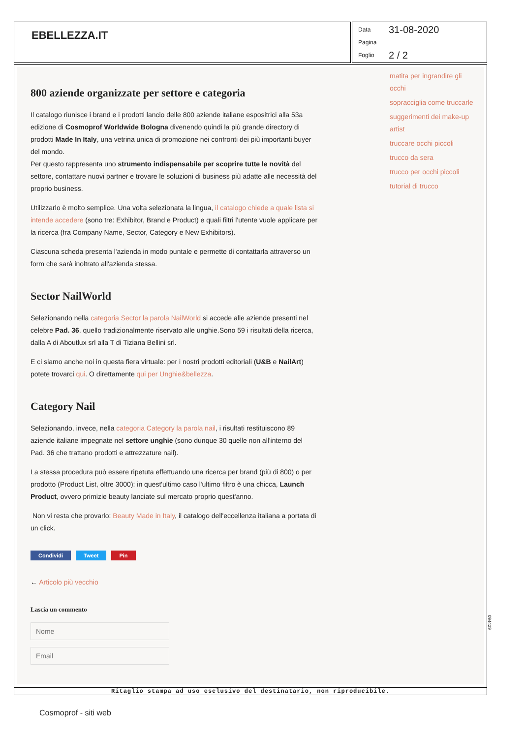EBELLEZZA.IT
Data 31-08-2020
Pagina
Foglio 2 / 2
800 aziende organizzate per settore e categoria
Il catalogo riunisce i brand e i prodotti lancio delle 800 aziende italiane espositrici alla 53a edizione di Cosmoprof Worldwide Bologna divenendo quindi la più grande directory di prodotti Made In Italy, una vetrina unica di promozione nei confronti dei più importanti buyer del mondo.
Per questo rappresenta uno strumento indispensabile per scoprire tutte le novità del settore, contattare nuovi partner e trovare le soluzioni di business più adatte alle necessità del proprio business.
Utilizzarlo è molto semplice. Una volta selezionata la lingua, il catalogo chiede a quale lista si intende accedere (sono tre: Exhibitor, Brand e Product) e quali filtri l'utente vuole applicare per la ricerca (fra Company Name, Sector, Category e New Exhibitors).
Ciascuna scheda presenta l'azienda in modo puntale e permette di contattarla attraverso un form che sarà inoltrato all'azienda stessa.
Sector NailWorld
Selezionando nella categoria Sector la parola NailWorld si accede alle aziende presenti nel celebre Pad. 36, quello tradizionalmente riservato alle unghie.Sono 59 i risultati della ricerca, dalla A di Aboutlux srl alla T di Tiziana Bellini srl.
E ci siamo anche noi in questa fiera virtuale: per i nostri prodotti editoriali (U&B e NailArt) potete trovarci qui. O direttamente qui per Unghie&bellezza.
Category Nail
Selezionando, invece, nella categoria Category la parola nail, i risultati restituiscono 89 aziende italiane impegnate nel settore unghie (sono dunque 30 quelle non all'interno del Pad. 36 che trattano prodotti e attrezzature nail).
La stessa procedura può essere ripetuta effettuando una ricerca per brand (più di 800) o per prodotto (Product List, oltre 3000): in quest'ultimo caso l'ultimo filtro è una chicca, Launch Product, ovvero primizie beauty lanciate sul mercato proprio quest'anno.
Non vi resta che provarlo: Beauty Made in Italy, il catalogo dell'eccellenza italiana a portata di un click.
Condividi Tweet Pin
← Articolo più vecchio
Lascia un commento
matita per ingrandire gli occhi
sopracciglia come truccarle
suggerimenti dei make-up artist
truccare occhi piccoli
trucco da sera
trucco per occhi piccoli
tutorial di trucco
094429
Ritaglio stampa ad uso esclusivo del destinatario, non riproducibile.
Cosmoprof - siti web